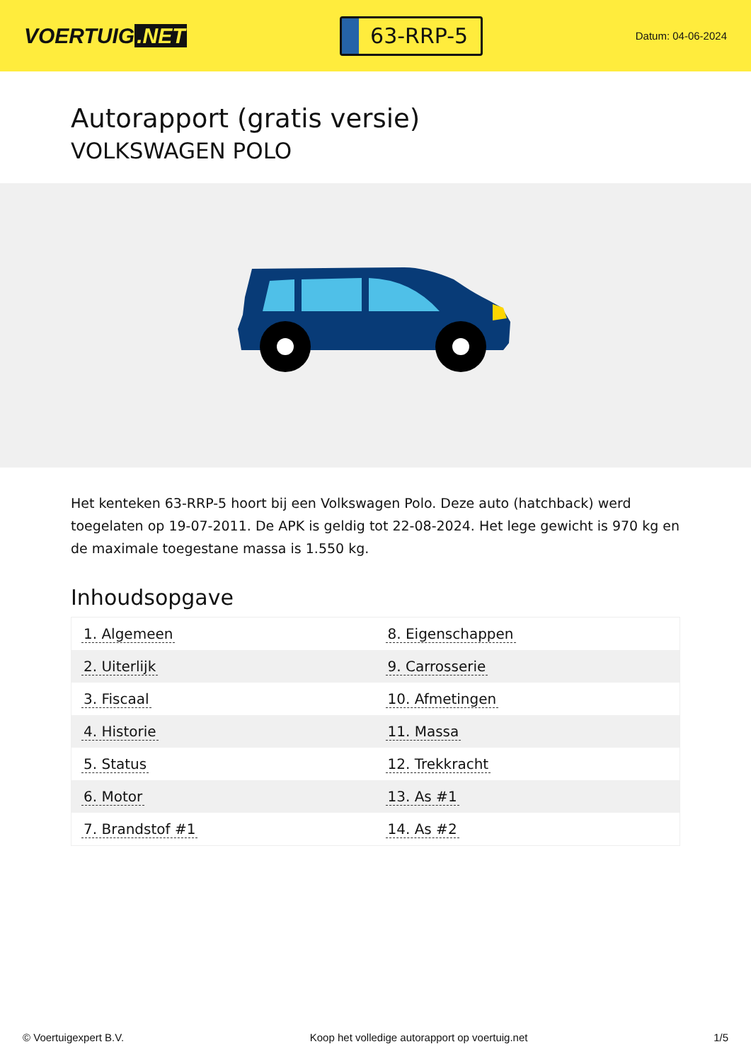VOERTUIG.NET
63-RRP-5
Datum: 04-06-2024
Autorapport (gratis versie)
VOLKSWAGEN POLO
Het kenteken 63-RRP-5 hoort bij een Volkswagen Polo. Deze auto (hatchback) werd toegelaten op 19-07-2011. De APK is geldig tot 22-08-2024. Het lege gewicht is 970 kg en de maximale toegestane massa is 1.550 kg.
Inhoudsopgave
| 1. Algemeen | 8. Eigenschappen |
| 2. Uiterlijk | 9. Carrosserie |
| 3. Fiscaal | 10. Afmetingen |
| 4. Historie | 11. Massa |
| 5. Status | 12. Trekkracht |
| 6. Motor | 13. As #1 |
| 7. Brandstof #1 | 14. As #2 |
© Voertuigexpert B.V. Koop het volledige autorapport op voertuig.net 1/5